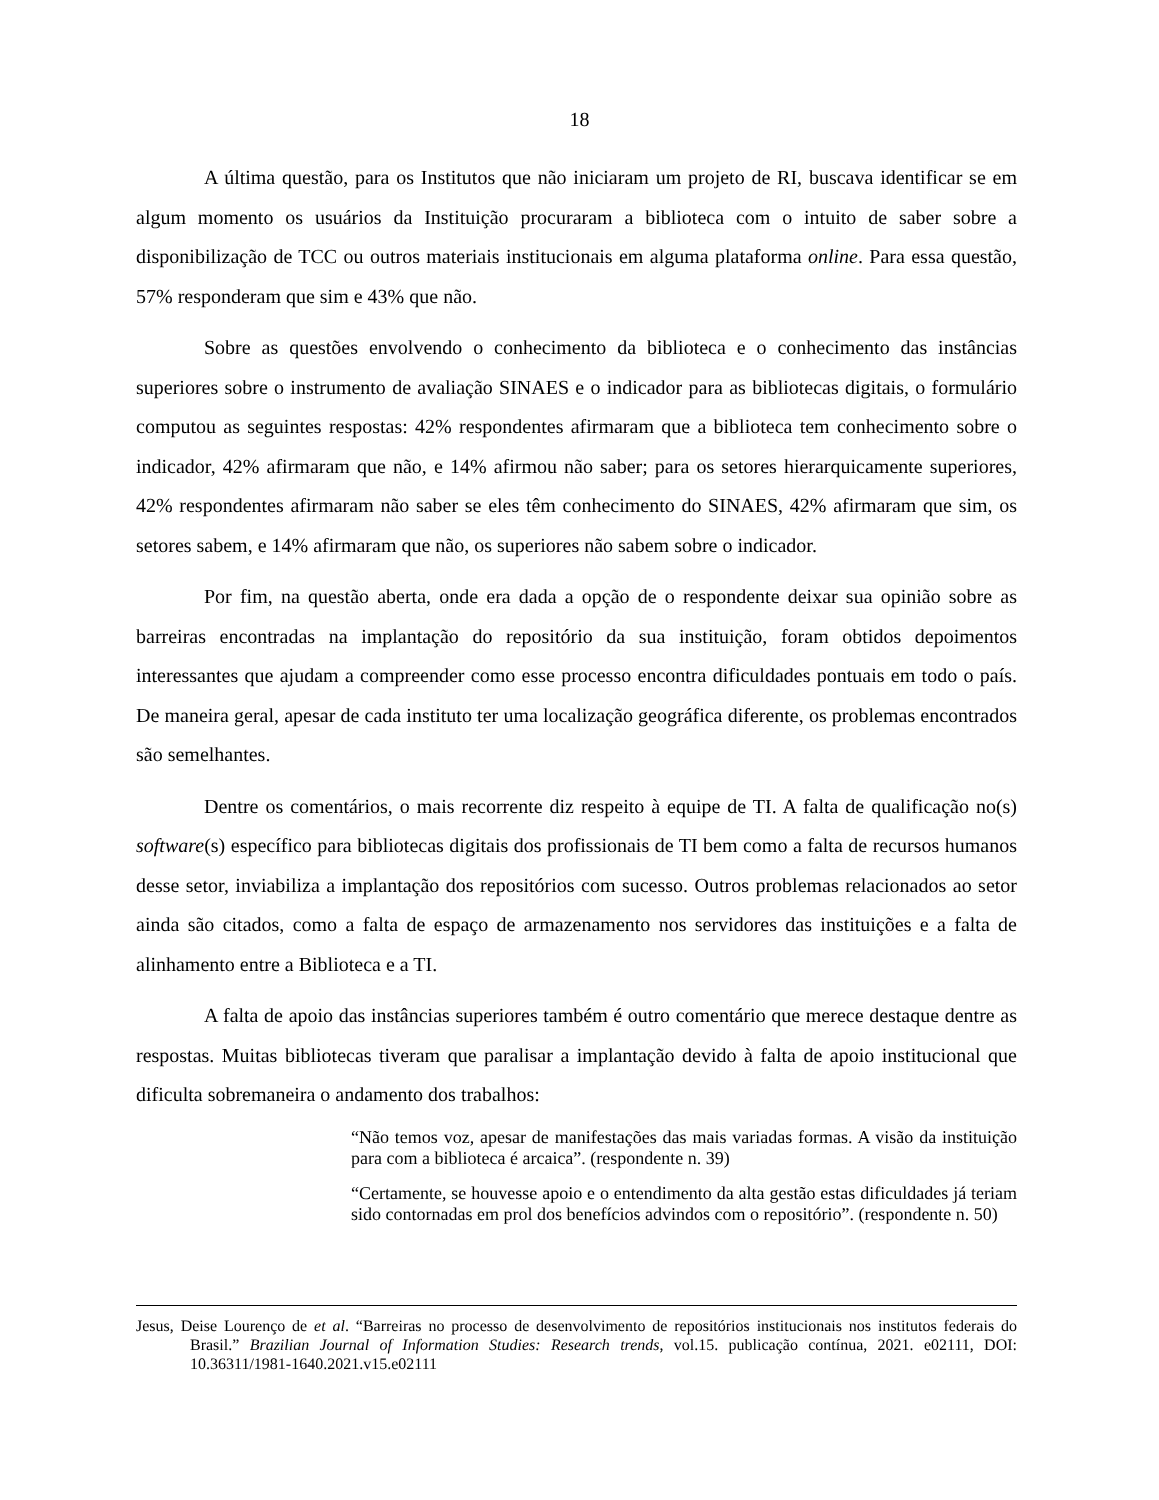18
A última questão, para os Institutos que não iniciaram um projeto de RI, buscava identificar se em algum momento os usuários da Instituição procuraram a biblioteca com o intuito de saber sobre a disponibilização de TCC ou outros materiais institucionais em alguma plataforma online. Para essa questão, 57% responderam que sim e 43% que não.
Sobre as questões envolvendo o conhecimento da biblioteca e o conhecimento das instâncias superiores sobre o instrumento de avaliação SINAES e o indicador para as bibliotecas digitais, o formulário computou as seguintes respostas: 42% respondentes afirmaram que a biblioteca tem conhecimento sobre o indicador, 42% afirmaram que não, e 14% afirmou não saber; para os setores hierarquicamente superiores, 42% respondentes afirmaram não saber se eles têm conhecimento do SINAES, 42% afirmaram que sim, os setores sabem, e 14% afirmaram que não, os superiores não sabem sobre o indicador.
Por fim, na questão aberta, onde era dada a opção de o respondente deixar sua opinião sobre as barreiras encontradas na implantação do repositório da sua instituição, foram obtidos depoimentos interessantes que ajudam a compreender como esse processo encontra dificuldades pontuais em todo o país. De maneira geral, apesar de cada instituto ter uma localização geográfica diferente, os problemas encontrados são semelhantes.
Dentre os comentários, o mais recorrente diz respeito à equipe de TI. A falta de qualificação no(s) software(s) específico para bibliotecas digitais dos profissionais de TI bem como a falta de recursos humanos desse setor, inviabiliza a implantação dos repositórios com sucesso. Outros problemas relacionados ao setor ainda são citados, como a falta de espaço de armazenamento nos servidores das instituições e a falta de alinhamento entre a Biblioteca e a TI.
A falta de apoio das instâncias superiores também é outro comentário que merece destaque dentre as respostas. Muitas bibliotecas tiveram que paralisar a implantação devido à falta de apoio institucional que dificulta sobremaneira o andamento dos trabalhos:
“Não temos voz, apesar de manifestações das mais variadas formas. A visão da instituição para com a biblioteca é arcaica”. (respondente n. 39)
“Certamente, se houvesse apoio e o entendimento da alta gestão estas dificuldades já teriam sido contornadas em prol dos benefícios advindos com o repositório”. (respondente n. 50)
Jesus, Deise Lourenço de et al. “Barreiras no processo de desenvolvimento de repositórios institucionais nos institutos federais do Brasil.” Brazilian Journal of Information Studies: Research trends, vol.15. publicação contínua, 2021. e02111, DOI: 10.36311/1981-1640.2021.v15.e02111